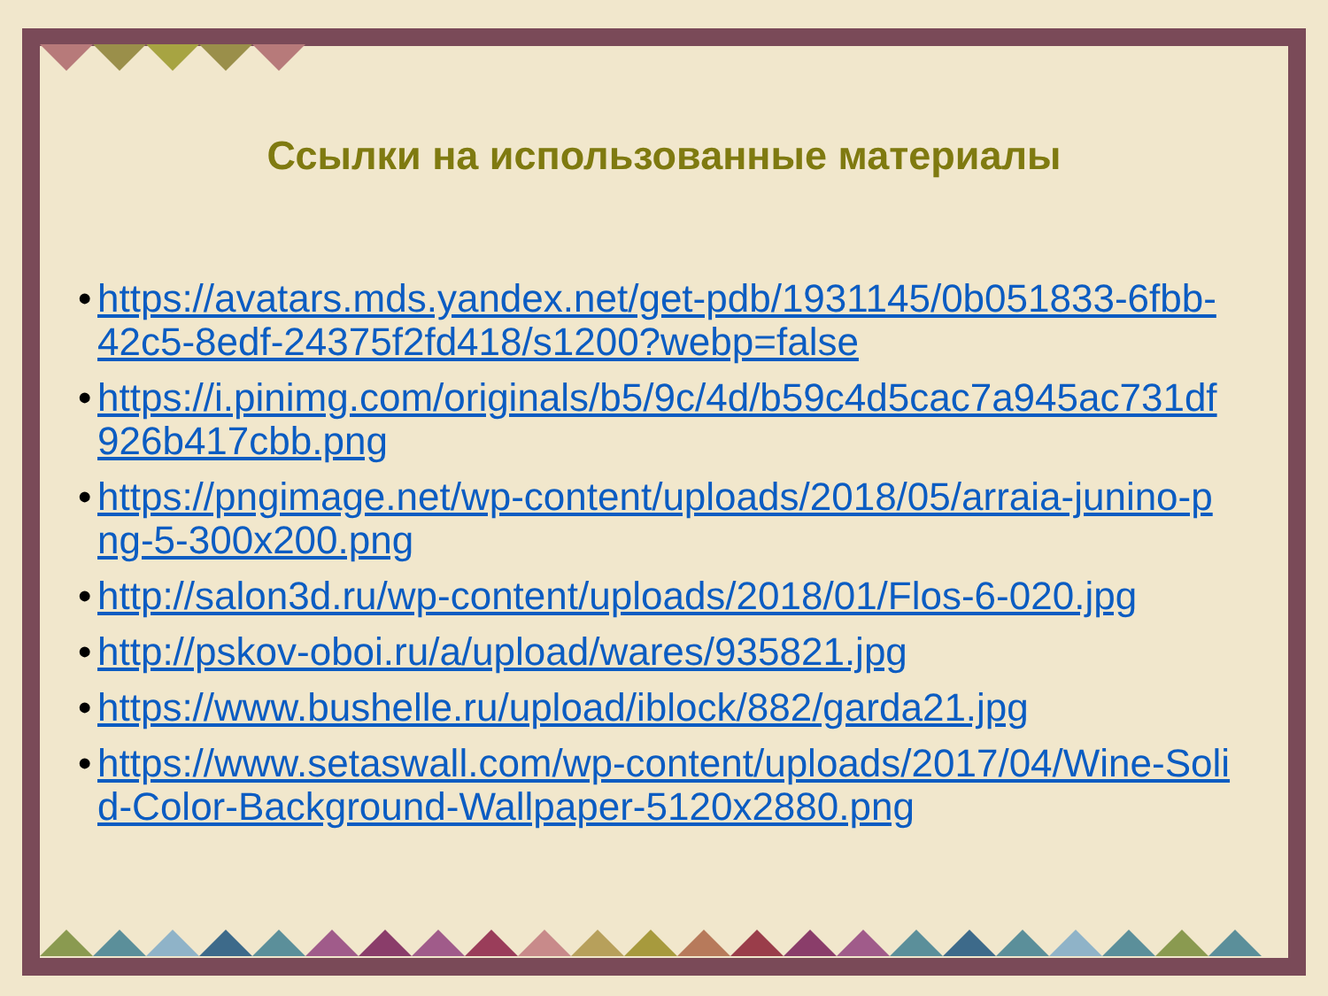Ссылки на использованные материалы
• https://avatars.mds.yandex.net/get-pdb/1931145/0b051833-6fbb-42c5-8edf-24375f2fd418/s1200?webp=false
• https://i.pinimg.com/originals/b5/9c/4d/b59c4d5cac7a945ac731df926b417cbb.png
• https://pngimage.net/wp-content/uploads/2018/05/arraia-junino-png-5-300x200.png
• http://salon3d.ru/wp-content/uploads/2018/01/Flos-6-020.jpg
• http://pskov-oboi.ru/a/upload/wares/935821.jpg
• https://www.bushelle.ru/upload/iblock/882/garda21.jpg
• https://www.setaswall.com/wp-content/uploads/2017/04/Wine-Solid-Color-Background-Wallpaper-5120x2880.png